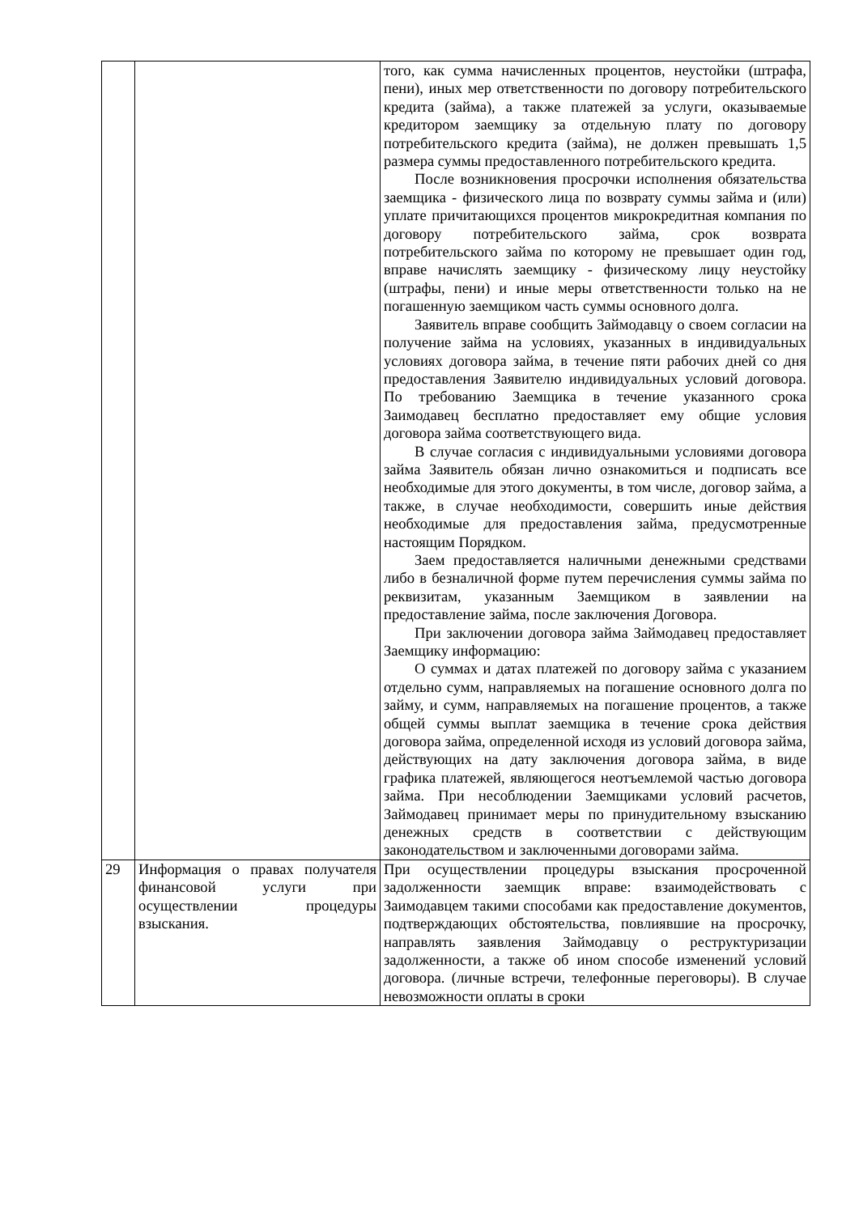| | | того, как сумма начисленных процентов, неустойки (штрафа, пени), иных мер ответственности по договору потребительского кредита (займа), а также платежей за услуги, оказываемые кредитором заемщику за отдельную плату по договору потребительского кредита (займа), не должен превышать 1,5 размера суммы предоставленного потребительского кредита. После возникновения просрочки исполнения обязательства заемщика - физического лица по возврату суммы займа и (или) уплате причитающихся процентов микрокредитная компания по договору потребительского займа, срок возврата потребительского займа по которому не превышает один год, вправе начислять заемщику - физическому лицу неустойку (штрафы, пени) и иные меры ответственности только на не погашенную заемщиком часть суммы основного долга. Заявитель вправе сообщить Займодавцу о своем согласии на получение займа на условиях, указанных в индивидуальных условиях договора займа, в течение пяти рабочих дней со дня предоставления Заявителю индивидуальных условий договора. По требованию Заемщика в течение указанного срока Заимодавец бесплатно предоставляет ему общие условия договора займа соответствующего вида. В случае согласия с индивидуальными условиями договора займа Заявитель обязан лично ознакомиться и подписать все необходимые для этого документы, в том числе, договор займа, а также, в случае необходимости, совершить иные действия необходимые для предоставления займа, предусмотренные настоящим Порядком. Заем предоставляется наличными денежными средствами либо в безналичной форме путем перечисления суммы займа по реквизитам, указанным Заемщиком в заявлении на предоставление займа, после заключения Договора. При заключении договора займа Займодавец предоставляет Заемщику информацию: О суммах и датах платежей по договору займа с указанием отдельно сумм, направляемых на погашение основного долга по займу, и сумм, направляемых на погашение процентов, а также общей суммы выплат заемщика в течение срока действия договора займа, определенной исходя из условий договора займа, действующих на дату заключения договора займа, в виде графика платежей, являющегося неотъемлемой частью договора займа. При несоблюдении Заемщиками условий расчетов, Займодавец принимает меры по принудительному взысканию денежных средств в соответствии с действующим законодательством и заключенными договорами займа. |
| 29 | Информация о правах получателя финансовой услуги при осуществлении процедуры взыскания. | При осуществлении процедуры взыскания просроченной задолженности заемщик вправе: взаимодействовать с Заимодавцем такими способами как предоставление документов, подтверждающих обстоятельства, повлиявшие на просрочку, направлять заявления Займодавцу о реструктуризации задолженности, а также об ином способе изменений условий договора. (личные встречи, телефонные переговоры). В случае невозможности оплаты в сроки |